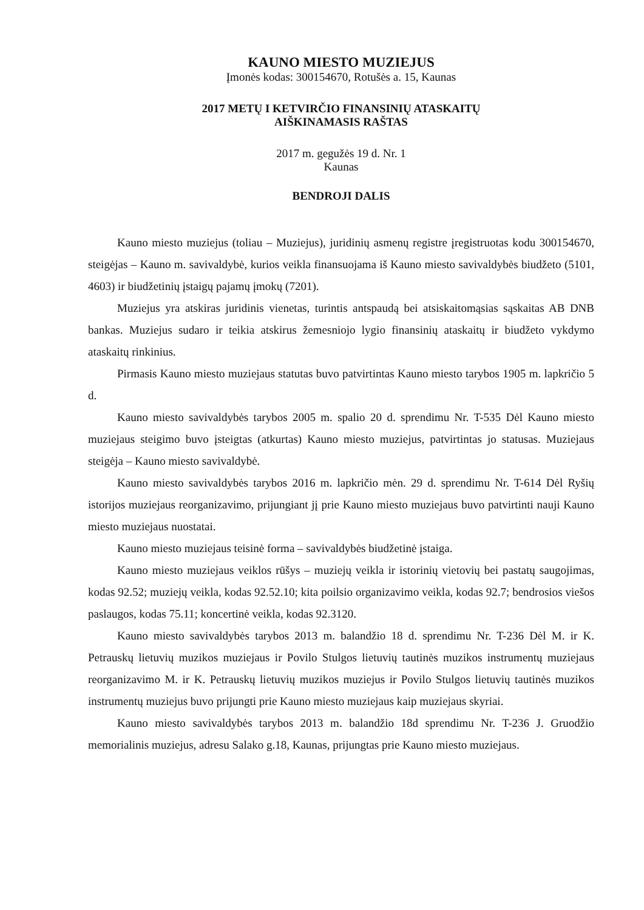KAUNO MIESTO MUZIEJUS
Įmonės kodas: 300154670, Rotušės a. 15, Kaunas
2017 METŲ I KETVIRČIO FINANSINIŲ ATASKAITŲ
AIŠKINAMASIS RAŠTAS
2017 m. gegužės 19 d. Nr. 1
Kaunas
BENDROJI DALIS
Kauno miesto muziejus (toliau – Muziejus), juridinių asmenų registre įregistruotas kodu 300154670, steigėjas – Kauno m. savivaldybė, kurios veikla finansuojama iš Kauno miesto savivaldybės biudžeto (5101, 4603) ir biudžetinių įstaigų pajamų įmokų (7201).
Muziejus yra atskiras juridinis vienetas, turintis antspaudą bei atsiskaitomąsias sąskaitas AB DNB bankas. Muziejus sudaro ir teikia atskirus žemesniojo lygio finansinių ataskaitų ir biudžeto vykdymo ataskaitų rinkinius.
Pirmasis Kauno miesto muziejaus statutas buvo patvirtintas Kauno miesto tarybos 1905 m. lapkričio 5 d.
Kauno miesto savivaldybės tarybos 2005 m. spalio 20 d. sprendimu Nr. T-535 Dėl Kauno miesto muziejaus steigimo buvo įsteigtas (atkurtas) Kauno miesto muziejus, patvirtintas jo statusas. Muziejaus steigėja – Kauno miesto savivaldybė.
Kauno miesto savivaldybės tarybos 2016 m. lapkričio mėn. 29 d. sprendimu Nr. T-614 Dėl Ryšių istorijos muziejaus reorganizavimo, prijungiant jį prie Kauno miesto muziejaus buvo patvirtinti nauji Kauno miesto muziejaus nuostatai.
Kauno miesto muziejaus teisinė forma – savivaldybės biudžetinė įstaiga.
Kauno miesto muziejaus veiklos rūšys – muziejų veikla ir istorinių vietovių bei pastatų saugojimas, kodas 92.52; muziejų veikla, kodas 92.52.10; kita poilsio organizavimo veikla, kodas 92.7; bendrosios viešos paslaugos, kodas 75.11; koncertinė veikla, kodas 92.3120.
Kauno miesto savivaldybės tarybos 2013 m. balandžio 18 d. sprendimu Nr. T-236 Dėl M. ir K. Petrauskų lietuvių muzikos muziejaus ir Povilo Stulgos lietuvių tautinės muzikos instrumentų muziejaus reorganizavimo M. ir K. Petrauskų lietuvių muzikos muziejus ir Povilo Stulgos lietuvių tautinės muzikos instrumentų muziejus buvo prijungti prie Kauno miesto muziejaus kaip muziejaus skyriai.
Kauno miesto savivaldybės tarybos 2013 m. balandžio 18d sprendimu Nr. T-236 J. Gruodžio memorialinis muziejus, adresu Salako g.18, Kaunas, prijungtas prie Kauno miesto muziejaus.